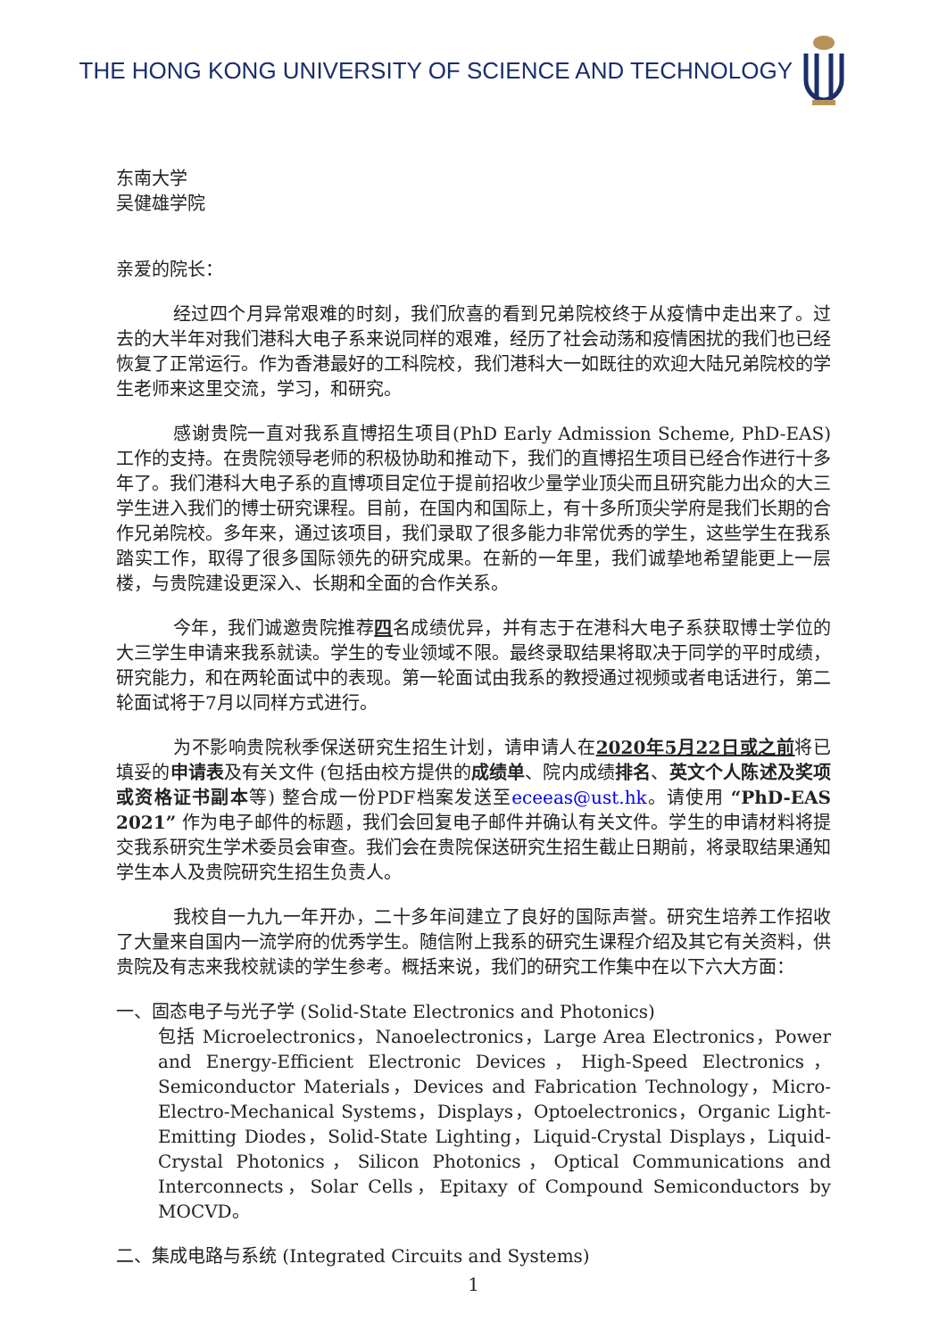THE HONG KONG UNIVERSITY OF SCIENCE AND TECHNOLOGY
东南大学
吴健雄学院
亲爱的院长：
经过四个月异常艰难的时刻，我们欣喜的看到兄弟院校终于从疫情中走出来了。过去的大半年对我们港科大电子系来说同样的艰难，经历了社会动荡和疫情困扰的我们也已经恢复了正常运行。作为香港最好的工科院校，我们港科大一如既往的欢迎大陆兄弟院校的学生老师来这里交流，学习，和研究。
感谢贵院一直对我系直博招生项目(PhD Early Admission Scheme, PhD-EAS)工作的支持。在贵院领导老师的积极协助和推动下，我们的直博招生项目已经合作进行十多年了。我们港科大电子系的直博项目定位于提前招收少量学业顶尖而且研究能力出众的大三学生进入我们的博士研究课程。目前，在国内和国际上，有十多所顶尖学府是我们长期的合作兄弟院校。多年来，通过该项目，我们录取了很多能力非常优秀的学生，这些学生在我系踏实工作，取得了很多国际领先的研究成果。在新的一年里，我们诚挚地希望能更上一层楼，与贵院建设更深入、长期和全面的合作关系。
今年，我们诚邀贵院推荐四名成绩优异，并有志于在港科大电子系获取博士学位的大三学生申请来我系就读。学生的专业领域不限。最终录取结果将取决于同学的平时成绩，研究能力，和在两轮面试中的表现。第一轮面试由我系的教授通过视频或者电话进行，第二轮面试将于7月以同样方式进行。
为不影响贵院秋季保送研究生招生计划，请申请人在2020年5月22日或之前将已填妥的申请表及有关文件 (包括由校方提供的成绩单、院内成绩排名、英文个人陈述及奖项或资格证书副本等) 整合成一份PDF档案发送至eceeas@ust.hk。请使用 “PhD-EAS 2021” 作为电子邮件的标题，我们会回复电子邮件并确认有关文件。学生的申请材料将提交我系研究生学术委员会审查。我们会在贵院保送研究生招生截止日期前，将录取结果通知学生本人及贵院研究生招生负责人。
我校自一九九一年开办，二十多年间建立了良好的国际声誉。研究生培养工作招收了大量来自国内一流学府的优秀学生。随信附上我系的研究生课程介绍及其它有关资料，供贵院及有志来我校就读的学生参考。概括来说，我们的研究工作集中在以下六大方面：
一、固态电子与光子学 (Solid-State Electronics and Photonics)
包括 Microelectronics，Nanoelectronics，Large Area Electronics，Power and Energy-Efficient Electronic Devices，High-Speed Electronics，Semiconductor Materials，Devices and Fabrication Technology，Micro-Electro-Mechanical Systems，Displays，Optoelectronics，Organic Light-Emitting Diodes，Solid-State Lighting，Liquid-Crystal Displays，Liquid-Crystal Photonics，Silicon Photonics，Optical Communications and Interconnects，Solar Cells，Epitaxy of Compound Semiconductors by MOCVD。
二、集成电路与系统 (Integrated Circuits and Systems)
1